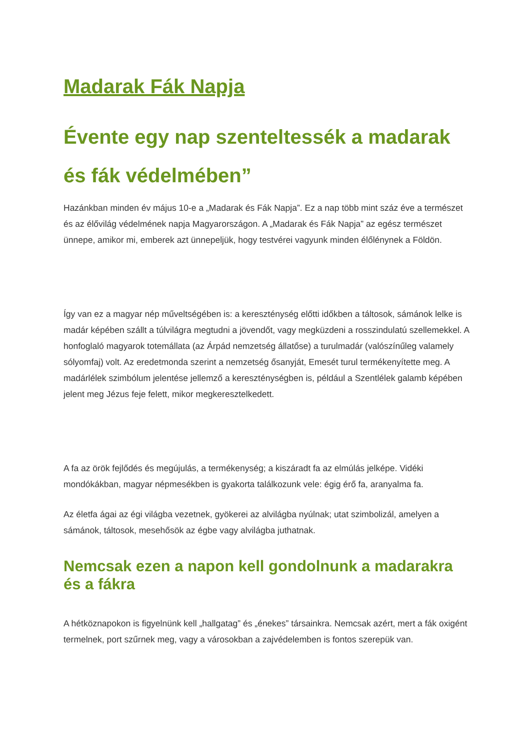Madarak Fák Napja
Évente egy nap szenteltessék a madarak és fák védelmében”
Hazánkban minden év május 10-e a „Madarak és Fák Napja”. Ez a nap több mint száz éve a természet és az élővilág védelmének napja Magyarországon. A „Madarak és Fák Napja” az egész természet ünnepe, amikor mi, emberek azt ünnepeljük, hogy testvérei vagyunk minden élőlénynek a Földön.
Így van ez a magyar nép műveltségében is: a kereszténység előtti időkben a táltosok, sámánok lelke is madár képében szállt a túlvilágra megtudni a jövendőt, vagy megküzdeni a rosszindulatú szellemekkel. A honfoglaló magyarok totemállata (az Árpád nemzetség állatőse) a turulmadár (valószínűleg valamely sólyomfaj) volt. Az eredetmonda szerint a nemzetség ősanyját, Emesét turul termékenyítette meg. A madárlélek szimbólum jelentése jellemző a kereszténységben is, például a Szentlélek galamb képében jelent meg Jézus feje felett, mikor megkeresztelkedett.
A fa az örök fejlődés és megújulás, a termékenység; a kiszáradt fa az elmúlás jelképe. Vidéki mondókákban, magyar népmesékben is gyakorta találkozunk vele: égig érő fa, aranyalma fa.
Az életfa ágai az égi világba vezetnek, gyökerei az alvilágba nyúlnak; utat szimbolizál, amelyen a sámánok, táltosok, mesehősök az égbe vagy alvilágba juthatnak.
Nemcsak ezen a napon kell gondolnunk a madarakra és a fákra
A hétköznapokon is figyelnünk kell „hallgatag” és „énekes” társainkra. Nemcsak azért, mert a fák oxigént termelnek, port szűrnek meg, vagy a városokban a zajvédelemben is fontos szerepük van.